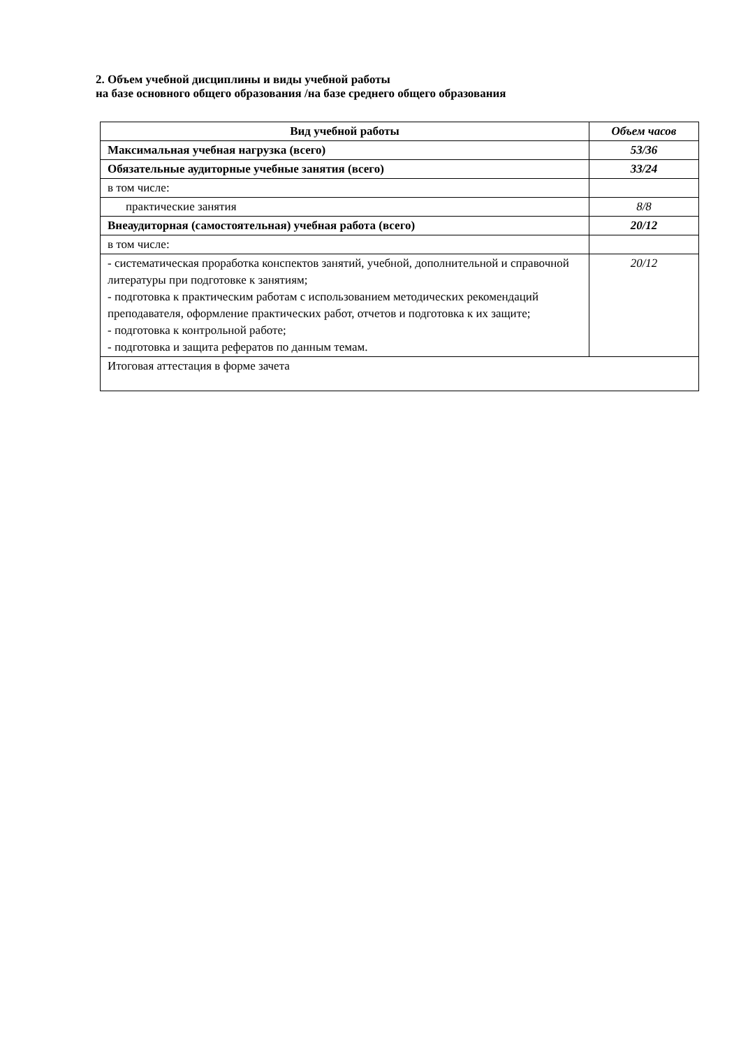2. Объем учебной дисциплины и виды учебной работы
на базе основного общего образования /на базе среднего общего образования
| Вид учебной работы | Объем часов |
| --- | --- |
| Максимальная учебная нагрузка (всего) | 53/36 |
| Обязательные аудиторные учебные занятия (всего) | 33/24 |
| в том числе: | |
| практические занятия | 8/8 |
| Внеаудиторная (самостоятельная) учебная работа (всего) | 20/12 |
| в том числе: | |
| - систематическая проработка конспектов занятий, учебной, дополнительной и справочной литературы при подготовке к занятиям; - подготовка к практическим работам с использованием методических рекомендаций преподавателя, оформление практических работ, отчетов и подготовка к их защите; - подготовка к контрольной работе; - подготовка и защита рефератов по данным темам. | 20/12 |
| Итоговая аттестация в форме зачета | |